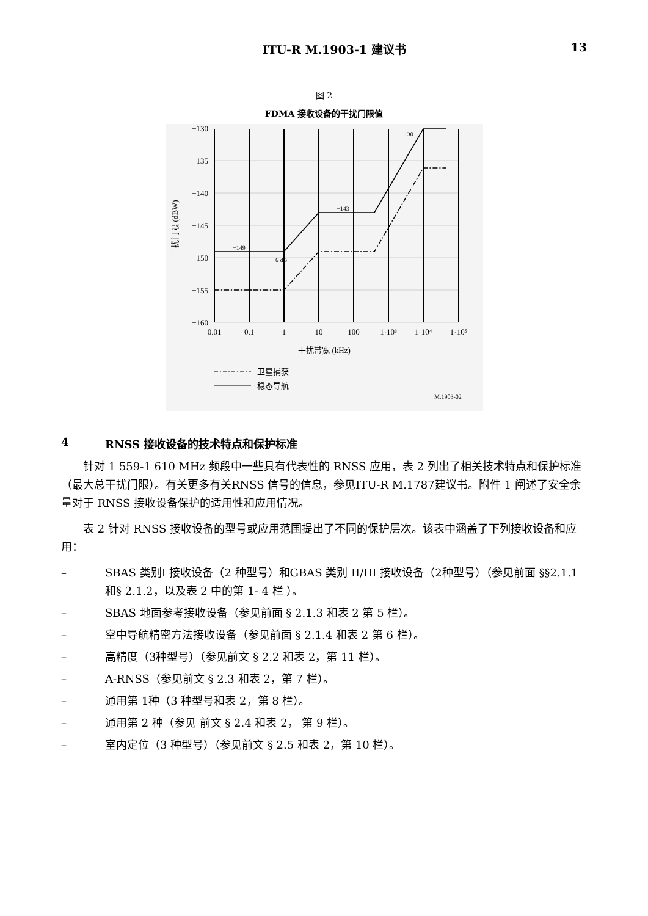ITU-R M.1903-1 建议书 13
图 2
FDMA 接收设备的干扰门限值
−130
−135
−140
−145
−150
−155
−160
0.01
0.1
1
10
100
1·10³
1·10⁴
1·10⁵
−149
6 dB
−143
−130
干扰门限 (dBW)
干扰带宽 (kHz)
卫星捕获
稳态导航
M.1903-02
4 RNSS 接收设备的技术特点和保护标准
针对 1 559-1 610 MHz 频段中一些具有代表性的 RNSS 应用，表 2 列出了相关技术特点和保护标准（最大总干扰门限）。有关更多有关RNSS 信号的信息，参见ITU-R M.1787建议书。附件 1 阐述了安全余量对于 RNSS 接收设备保护的适用性和应用情况。
表 2 针对 RNSS 接收设备的型号或应用范围提出了不同的保护层次。该表中涵盖了下列接收设备和应用：
– SBAS 类别I 接收设备（2 种型号）和GBAS 类别 II/III 接收设备（2种型号）（参见前面 §§2.1.1 和§ 2.1.2，以及表 2 中的第 1- 4 栏 ）。
– SBAS 地面参考接收设备（参见前面 § 2.1.3 和表 2 第 5 栏）。
– 空中导航精密方法接收设备（参见前面 § 2.1.4 和表 2 第 6 栏）。
– 高精度（3种型号）（参见前文 § 2.2 和表 2，第 11 栏）。
– A-RNSS（参见前文 § 2.3 和表 2，第 7 栏）。
– 通用第 1种（3 种型号和表 2，第 8 栏）。
– 通用第 2 种（参见 前文 § 2.4 和表 2， 第 9 栏）。
– 室内定位（3 种型号）（参见前文 § 2.5 和表 2，第 10 栏）。